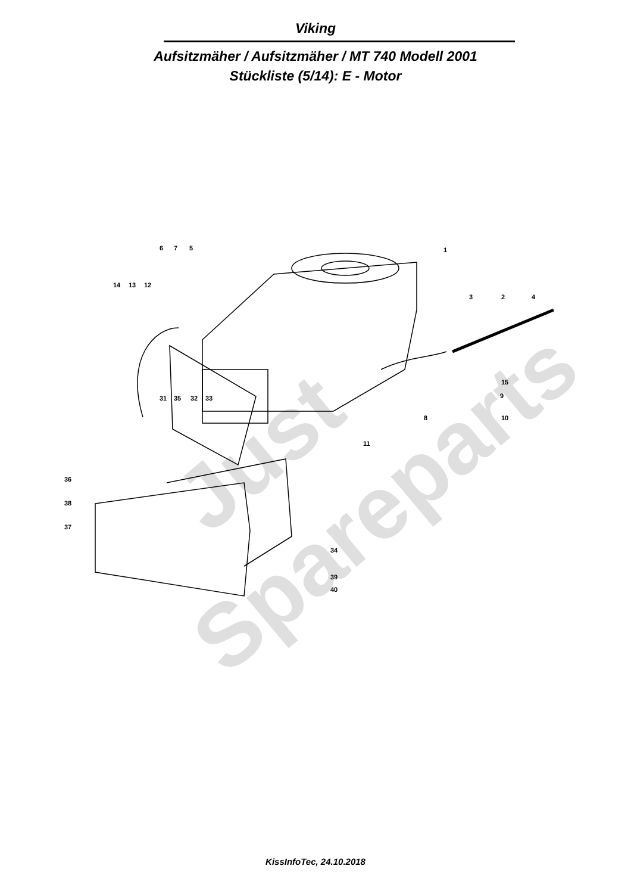Viking
Aufsitzmäher / Aufsitzmäher / MT 740 Modell 2001
Stückliste (5/14): E - Motor
6
7
5
1
14
13
12
3
2
4
15
9
8
10
31
35
32
33
11
36
38
37
34
39
40
Just
Spareparts
KissInfoTec, 24.10.2018